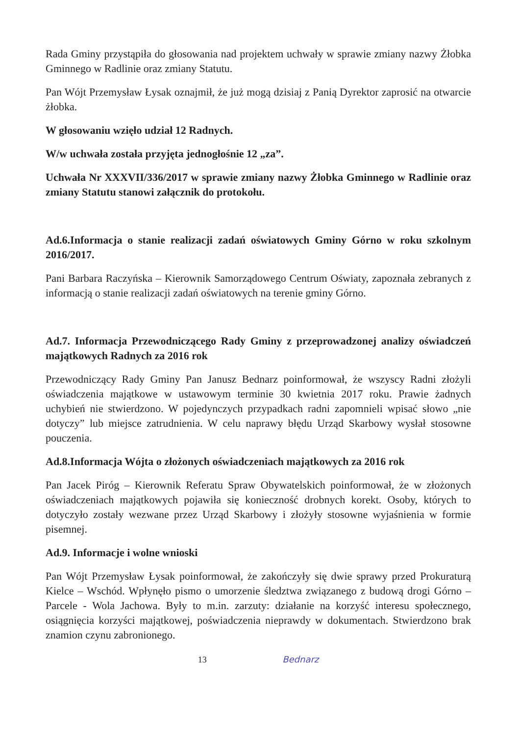Rada Gminy przystąpiła do głosowania nad projektem uchwały w sprawie zmiany nazwy Żłobka Gminnego w Radlinie oraz zmiany Statutu.
Pan Wójt Przemysław Łysak oznajmił, że już mogą dzisiaj z Panią Dyrektor zaprosić na otwarcie żłobka.
W głosowaniu wzięło udział 12 Radnych.
W/w uchwała została przyjęta jednogłośnie 12 „za”.
Uchwała Nr XXXVII/336/2017 w sprawie zmiany nazwy Żłobka Gminnego w Radlinie oraz zmiany Statutu stanowi załącznik do protokołu.
Ad.6.Informacja o stanie realizacji zadań oświatowych Gminy Górno w roku szkolnym 2016/2017.
Pani Barbara Raczyńska – Kierownik Samorządowego Centrum Oświaty, zapoznała zebranych z informacją o stanie realizacji zadań oświatowych na terenie gminy Górno.
Ad.7. Informacja Przewodniczącego Rady Gminy z przeprowadzonej analizy oświadczeń majątkowych Radnych za 2016 rok
Przewodniczący Rady Gminy Pan Janusz Bednarz poinformował, że wszyscy Radni złożyli oświadczenia majątkowe w ustawowym terminie 30 kwietnia 2017 roku. Prawie żadnych uchybień nie stwierdzono. W pojedynczych przypadkach radni zapomnieli wpisać słowo „nie dotyczy” lub miejsce zatrudnienia. W celu naprawy błędu Urząd Skarbowy wysłał stosowne pouczenia.
Ad.8.Informacja Wójta o złożonych oświadczeniach majątkowych za 2016 rok
Pan Jacek Piróg – Kierownik Referatu Spraw Obywatelskich poinformował, że w złożonych oświadczeniach majątkowych pojawiła się konieczność drobnych korekt. Osoby, których to dotyczyło zostały wezwane przez Urząd Skarbowy i złożyły stosowne wyjaśnienia w formie pisemnej.
Ad.9. Informacje i wolne wnioski
Pan Wójt Przemysław Łysak poinformował, że zakończyły się dwie sprawy przed Prokuraturą Kielce – Wschód. Wpłynęło pismo o umorzenie śledztwa związanego z budową drogi Górno – Parcele - Wola Jachowa. Były to m.in. zarzuty: działanie na korzyść interesu społecznego, osiągnięcia korzyści majątkowej, poświadczenia nieprawdy w dokumentach. Stwierdzono brak znamion czynu zabronionego.
13 Bednarz